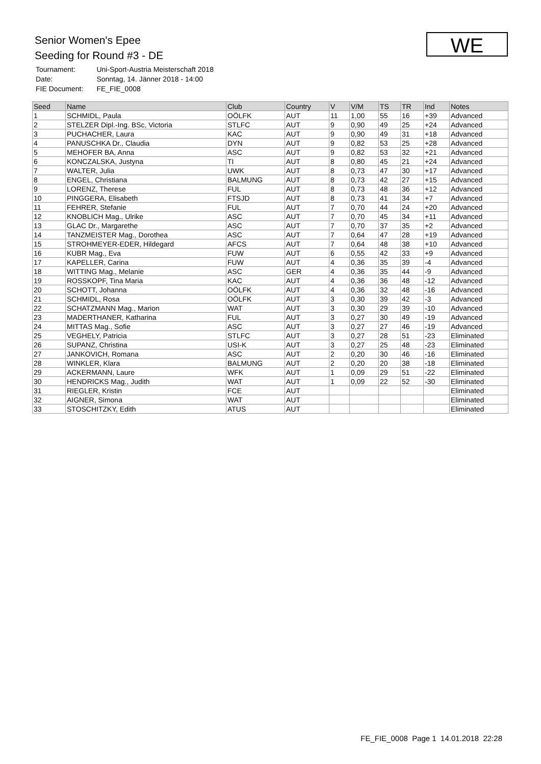Senior Women's Epee
Seeding for Round #3 - DE
| Tournament: | Uni-Sport-Austria Meisterschaft 2018 |
| Date: | Sonntag, 14. Jänner 2018 - 14:00 |
| FIE Document: | FE_FIE_0008 |
WE
| Seed | Name | Club | Country | V | V/M | TS | TR | Ind | Notes |
| --- | --- | --- | --- | --- | --- | --- | --- | --- | --- |
| 1 | SCHMIDL, Paula | OÖLFK | AUT | 11 | 1,00 | 55 | 16 | +39 | Advanced |
| 2 | STELZER Dipl.-Ing. BSc, Victoria | STLFC | AUT | 9 | 0,90 | 49 | 25 | +24 | Advanced |
| 3 | PUCHACHER, Laura | KAC | AUT | 9 | 0,90 | 49 | 31 | +18 | Advanced |
| 4 | PANUSCHKA Dr., Claudia | DYN | AUT | 9 | 0,82 | 53 | 25 | +28 | Advanced |
| 5 | MEHOFER BA, Anna | ASC | AUT | 9 | 0,82 | 53 | 32 | +21 | Advanced |
| 6 | KONCZALSKA, Justyna | TI | AUT | 8 | 0,80 | 45 | 21 | +24 | Advanced |
| 7 | WALTER, Julia | UWK | AUT | 8 | 0,73 | 47 | 30 | +17 | Advanced |
| 8 | ENGEL, Christiana | BALMUNG | AUT | 8 | 0,73 | 42 | 27 | +15 | Advanced |
| 9 | LORENZ, Therese | FUL | AUT | 8 | 0,73 | 48 | 36 | +12 | Advanced |
| 10 | PINGGERA, Elisabeth | FTSJD | AUT | 8 | 0,73 | 41 | 34 | +7 | Advanced |
| 11 | FEHRER, Stefanie | FUL | AUT | 7 | 0,70 | 44 | 24 | +20 | Advanced |
| 12 | KNOBLICH Mag., Ulrike | ASC | AUT | 7 | 0,70 | 45 | 34 | +11 | Advanced |
| 13 | GLAC Dr., Margarethe | ASC | AUT | 7 | 0,70 | 37 | 35 | +2 | Advanced |
| 14 | TANZMEISTER Mag., Dorothea | ASC | AUT | 7 | 0,64 | 47 | 28 | +19 | Advanced |
| 15 | STROHMEYER-EDER, Hildegard | AFCS | AUT | 7 | 0,64 | 48 | 38 | +10 | Advanced |
| 16 | KUBR Mag., Eva | FUW | AUT | 6 | 0,55 | 42 | 33 | +9 | Advanced |
| 17 | KAPELLER, Carina | FUW | AUT | 4 | 0,36 | 35 | 39 | -4 | Advanced |
| 18 | WITTING Mag., Melanie | ASC | GER | 4 | 0,36 | 35 | 44 | -9 | Advanced |
| 19 | ROSSKOPF, Tina Maria | KAC | AUT | 4 | 0,36 | 36 | 48 | -12 | Advanced |
| 20 | SCHOTT, Johanna | OÖLFK | AUT | 4 | 0,36 | 32 | 48 | -16 | Advanced |
| 21 | SCHMIDL, Rosa | OÖLFK | AUT | 3 | 0,30 | 39 | 42 | -3 | Advanced |
| 22 | SCHATZMANN Mag., Marion | WAT | AUT | 3 | 0,30 | 29 | 39 | -10 | Advanced |
| 23 | MADERTHANER, Katharina | FUL | AUT | 3 | 0,27 | 30 | 49 | -19 | Advanced |
| 24 | MITTAS Mag., Sofie | ASC | AUT | 3 | 0,27 | 27 | 46 | -19 | Advanced |
| 25 | VEGHELY, Patricia | STLFC | AUT | 3 | 0,27 | 28 | 51 | -23 | Eliminated |
| 26 | SUPANZ, Christina | USI-K | AUT | 3 | 0,27 | 25 | 48 | -23 | Eliminated |
| 27 | JANKOVICH, Romana | ASC | AUT | 2 | 0,20 | 30 | 46 | -16 | Eliminated |
| 28 | WINKLER, Klara | BALMUNG | AUT | 2 | 0,20 | 20 | 38 | -18 | Eliminated |
| 29 | ACKERMANN, Laure | WFK | AUT | 1 | 0,09 | 29 | 51 | -22 | Eliminated |
| 30 | HENDRICKS Mag., Judith | WAT | AUT | 1 | 0,09 | 22 | 52 | -30 | Eliminated |
| 31 | RIEGLER, Kristin | FCE | AUT | | | | | | Eliminated |
| 32 | AIGNER, Simona | WAT | AUT | | | | | | Eliminated |
| 33 | STOSCHITZKY, Edith | ATUS | AUT | | | | | | Eliminated |
FE_FIE_0008 Page 1 14.01.2018 22:28